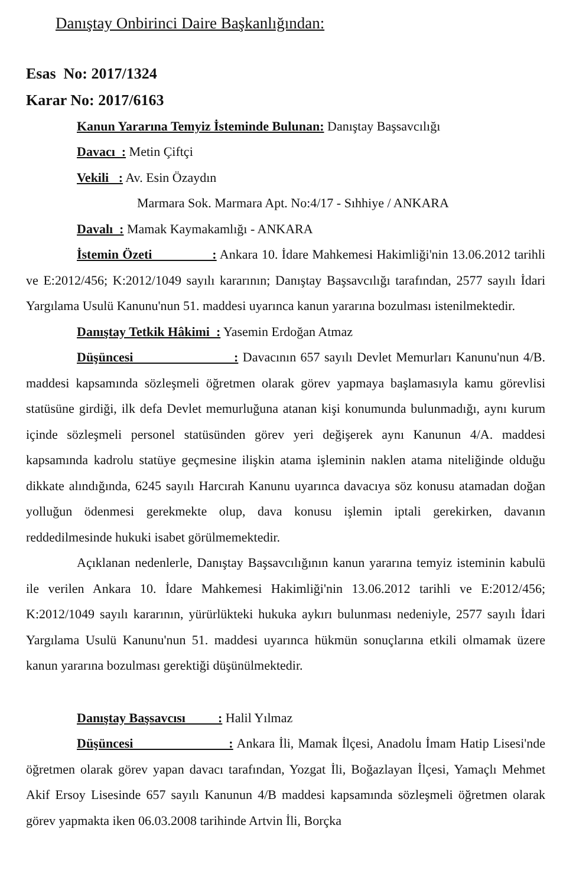Danıştay Onbirinci Daire Başkanlığından:
Esas No: 2017/1324
Karar No: 2017/6163
Kanun Yararına Temyiz İsteminde Bulunan: Danıştay Başsavcılığı
Davacı : Metin Çiftçi
Vekili : Av. Esin Özaydın
Marmara Sok. Marmara Apt. No:4/17 - Sıhhiye / ANKARA
Davalı : Mamak Kaymakamlığı - ANKARA
İstemin Özeti : Ankara 10. İdare Mahkemesi Hakimliği'nin 13.06.2012 tarihli ve E:2012/456; K:2012/1049 sayılı kararının; Danıştay Başsavcılığı tarafından, 2577 sayılı İdari Yargılama Usulü Kanunu'nun 51. maddesi uyarınca kanun yararına bozulması istenilmektedir.
Danıştay Tetkik Hâkimi : Yasemin Erdoğan Atmaz
Düşüncesi : Davacının 657 sayılı Devlet Memurları Kanunu'nun 4/B. maddesi kapsamında sözleşmeli öğretmen olarak görev yapmaya başlamasıyla kamu görevlisi statüsüne girdiği, ilk defa Devlet memurluğuna atanan kişi konumunda bulunmadığı, aynı kurum içinde sözleşmeli personel statüsünden görev yeri değişerek aynı Kanunun 4/A. maddesi kapsamında kadrolu statüye geçmesine ilişkin atama işleminin naklen atama niteliğinde olduğu dikkate alındığında, 6245 sayılı Harcırah Kanunu uyarınca davacıya söz konusu atamadan doğan yolluğun ödenmesi gerekmekte olup, dava konusu işlemin iptali gerekirken, davanın reddedilmesinde hukuki isabet görülmemektedir.
Açıklanan nedenlerle, Danıştay Başsavcılığının kanun yararına temyiz isteminin kabulü ile verilen Ankara 10. İdare Mahkemesi Hakimliği'nin 13.06.2012 tarihli ve E:2012/456; K:2012/1049 sayılı kararının, yürürlükteki hukuka aykırı bulunması nedeniyle, 2577 sayılı İdari Yargılama Usulü Kanunu'nun 51. maddesi uyarınca hükmün sonuçlarına etkili olmamak üzere kanun yararına bozulması gerektiği düşünülmektedir.
Danıştay Başsavcısı : Halil Yılmaz
Düşüncesi : Ankara İli, Mamak İlçesi, Anadolu İmam Hatip Lisesi'nde öğretmen olarak görev yapan davacı tarafından, Yozgat İli, Boğazlayan İlçesi, Yamaçlı Mehmet Akif Ersoy Lisesinde 657 sayılı Kanunun 4/B maddesi kapsamında sözleşmeli öğretmen olarak görev yapmakta iken 06.03.2008 tarihinde Artvin İli, Borçka